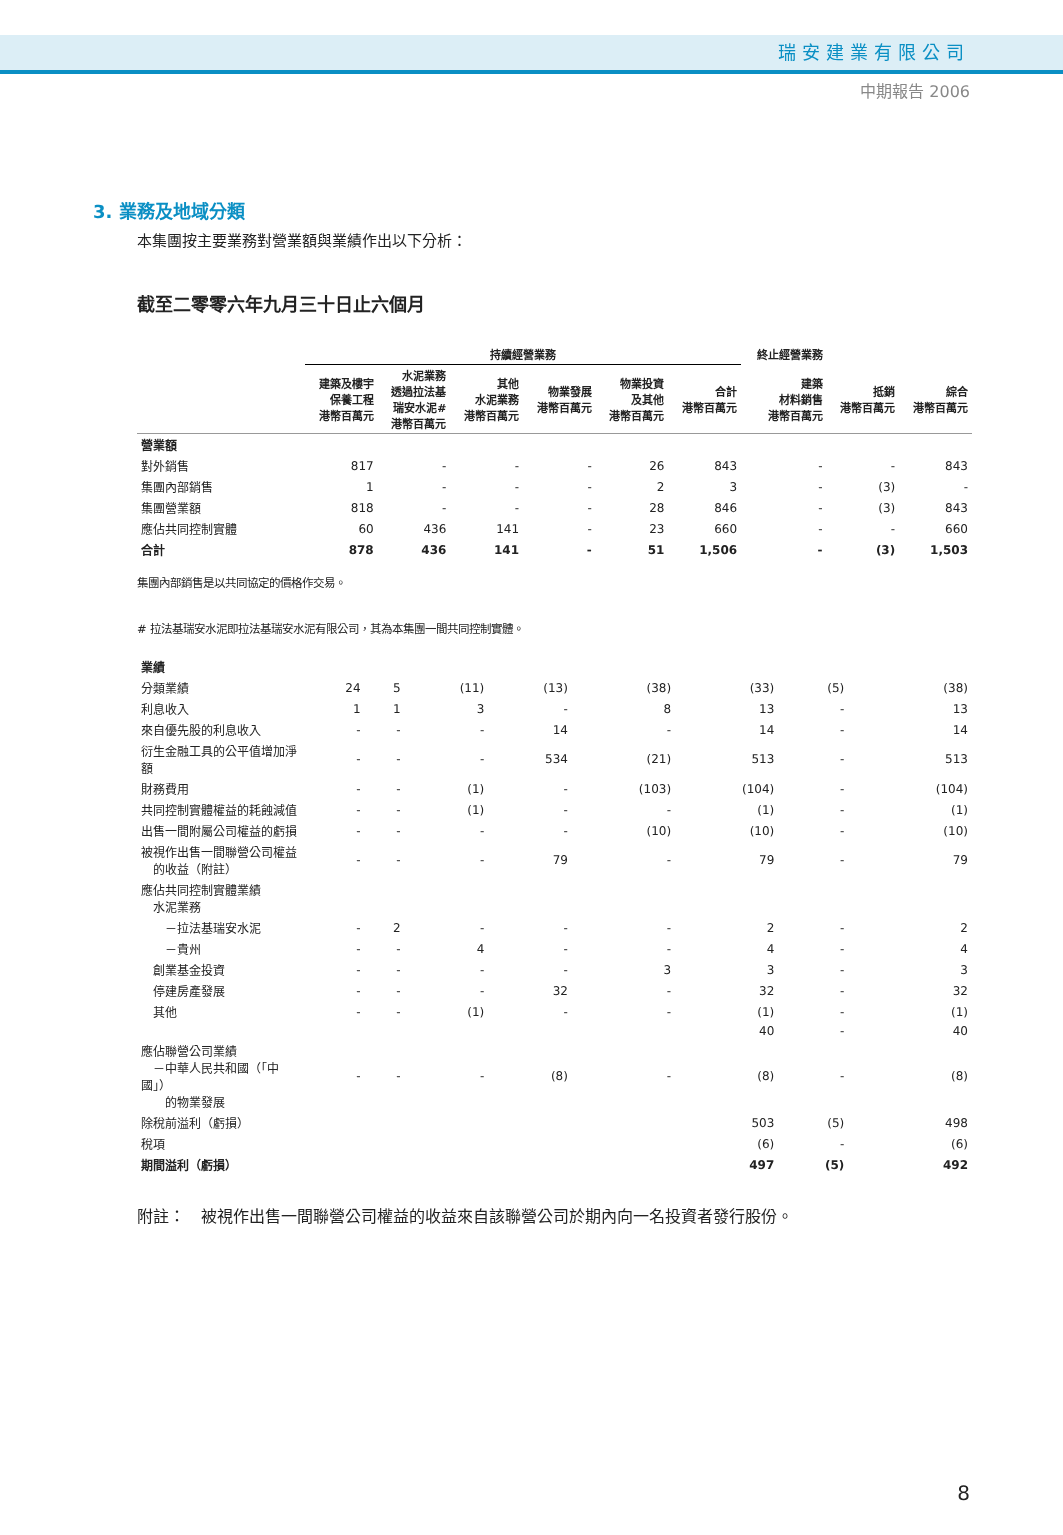瑞安建業有限公司
中期報告 2006
3. 業務及地域分類
本集團按主要業務對營業額與業績作出以下分析：
截至二零零六年九月三十日止六個月
| | 持續經營業務 | | | | | | 終止經營業務 | | |
| --- | --- | --- | --- | --- | --- | --- | --- | --- | --- |
| | 建築及樓宇 保養工程 港幣百萬元 | 水泥業務 透過拉法基 瑞安水泥# 港幣百萬元 | 其他 水泥業務 港幣百萬元 | 物業發展 港幣百萬元 | 物業投資 及其他 港幣百萬元 | 合計 港幣百萬元 | 建築 材料銷售 港幣百萬元 | 抵銷 港幣百萬元 | 綜合 港幣百萬元 |
| 營業額 | | | | | | | | | |
| 對外銷售 | 817 | - | - | - | 26 | 843 | - | - | 843 |
| 集團內部銷售 | 1 | - | - | - | 2 | 3 | - | (3) | - |
| 集團營業額 | 818 | - | - | - | 28 | 846 | - | (3) | 843 |
| 應佔共同控制實體 | 60 | 436 | 141 | - | 23 | 660 | - | - | 660 |
| 合計 | 878 | 436 | 141 | - | 51 | 1,506 | - | (3) | 1,503 |
集團內部銷售是以共同協定的價格作交易。
# 拉法基瑞安水泥即拉法基瑞安水泥有限公司，其為本集團一間共同控制實體。
| 業績 | | | | | | | | | |
| 分類業績 | 24 | 5 | (11) | (13) | (38) | (33) | (5) | | (38) |
| 利息收入 | 1 | 1 | 3 | - | 8 | 13 | - | | 13 |
| 來自優先股的利息收入 | - | - | - | 14 | - | 14 | - | | 14 |
| 衍生金融工具的公平值增加淨額 | - | - | - | 534 | (21) | 513 | - | | 513 |
| 財務費用 | - | - | (1) | - | (103) | (104) | - | | (104) |
| 共同控制實體權益的耗蝕減值 | - | - | (1) | - | - | (1) | - | | (1) |
| 出售一間附屬公司權益的虧損 | - | - | - | - | (10) | (10) | - | | (10) |
| 被視作出售一間聯營公司權益 的收益（附註） | - | - | - | 79 | - | 79 | - | | 79 |
| 應佔共同控制實體業績 水泥業務 | | | | | | | | | |
| －拉法基瑞安水泥 | - | 2 | - | - | - | 2 | - | | 2 |
| －貴州 | - | - | 4 | - | - | 4 | - | | 4 |
| 創業基金投資 | - | - | - | - | 3 | 3 | - | | 3 |
| 停建房產發展 | - | - | - | 32 | - | 32 | - | | 32 |
| 其他 | - | - | (1) | - | - | (1) | - | | (1) |
| | | | | | | 40 | - | | 40 |
| 應佔聯營公司業績 －中華人民共和國（「中國」） 的物業發展 | - | - | - | (8) | - | (8) | - | | (8) |
| 除稅前溢利（虧損） | | | | | | 503 | (5) | | 498 |
| 稅項 | | | | | | (6) | - | | (6) |
| 期間溢利（虧損） | | | | | | 497 | (5) | | 492 |
附註：　被視作出售一間聯營公司權益的收益來自該聯營公司於期內向一名投資者發行股份。
8